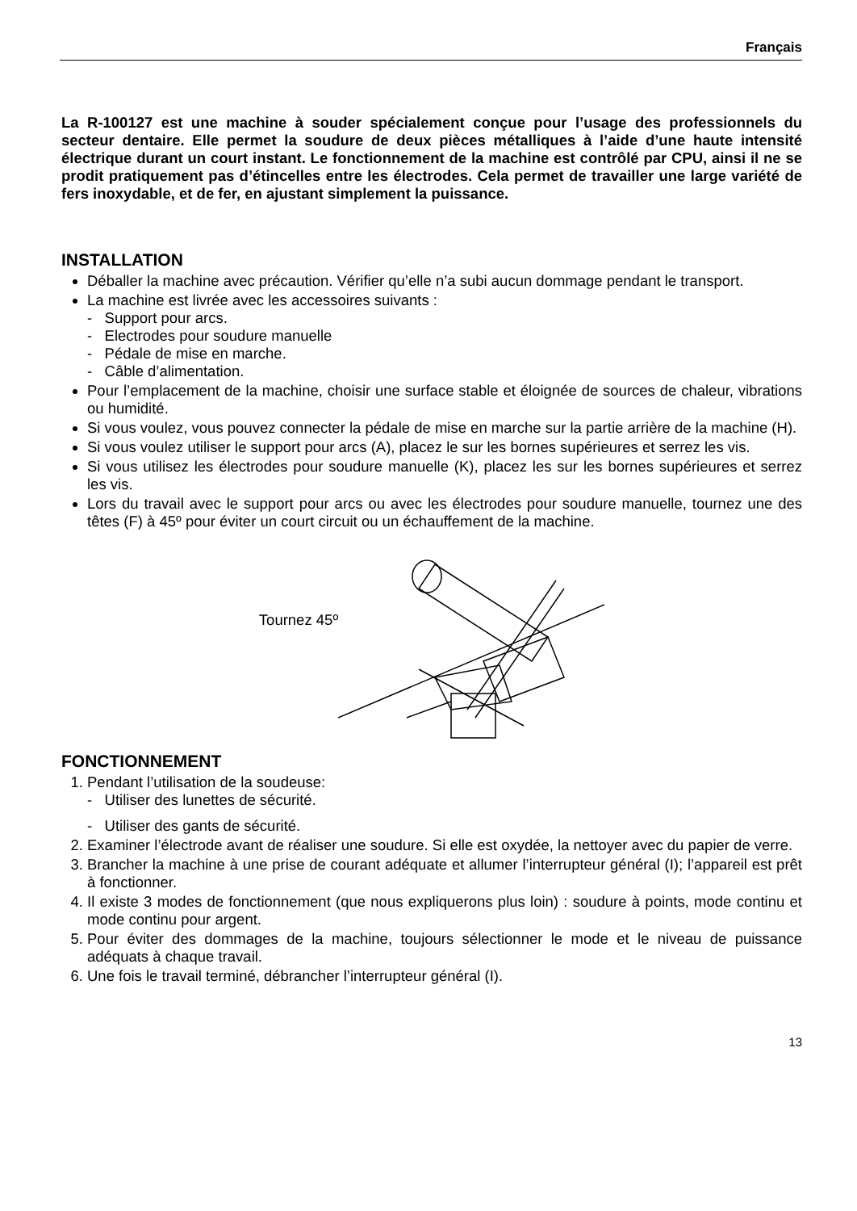Français
La R-100127 est une machine à souder spécialement conçue pour l’usage des professionnels du secteur dentaire. Elle permet la soudure de deux pièces métalliques à l’aide d’une haute intensité électrique durant un court instant. Le fonctionnement de la machine est contrôlé par CPU, ainsi il ne se prodit pratiquement pas d’étincelles entre les électrodes. Cela permet de travailler une large variété de fers inoxydable, et de fer, en ajustant simplement la puissance.
INSTALLATION
Déballer la machine avec précaution. Vérifier qu’elle n’a subi aucun dommage pendant le transport.
La machine est livrée avec les accessoires suivants :
- Support pour arcs.
- Electrodes pour soudure manuelle
- Pédale de mise en marche.
- Câble d’alimentation.
Pour l’emplacement de la machine, choisir une surface stable et éloignée de sources de chaleur, vibrations ou humidité.
Si vous voulez, vous pouvez connecter la pédale de mise en marche sur la partie arrière de la machine (H).
Si vous voulez utiliser le support pour arcs (A), placez le sur les bornes supérieures et serrez les vis.
Si vous utilisez les électrodes pour soudure manuelle (K), placez les sur les bornes supérieures et serrez les vis.
Lors du travail avec le support pour arcs ou avec les électrodes pour soudure manuelle, tournez une des têtes (F) à 45º pour éviter un court circuit ou un échauffement de la machine.
Tournez 45º
FONCTIONNEMENT
1. Pendant l’utilisation de la soudeuse:
- Utiliser des lunettes de sécurité.
- Utiliser des gants de sécurité.
2. Examiner l’électrode avant de réaliser une soudure. Si elle est oxydée, la nettoyer avec du papier de verre.
3. Brancher la machine à une prise de courant adéquate et allumer l’interrupteur général (I); l’appareil est prêt à fonctionner.
4. Il existe 3 modes de fonctionnement (que nous expliquerons plus loin) : soudure à points, mode continu et mode continu pour argent.
5. Pour éviter des dommages de la machine, toujours sélectionner le mode et le niveau de puissance adéquats à chaque travail.
6. Une fois le travail terminé, débrancher l’interrupteur général (I).
13